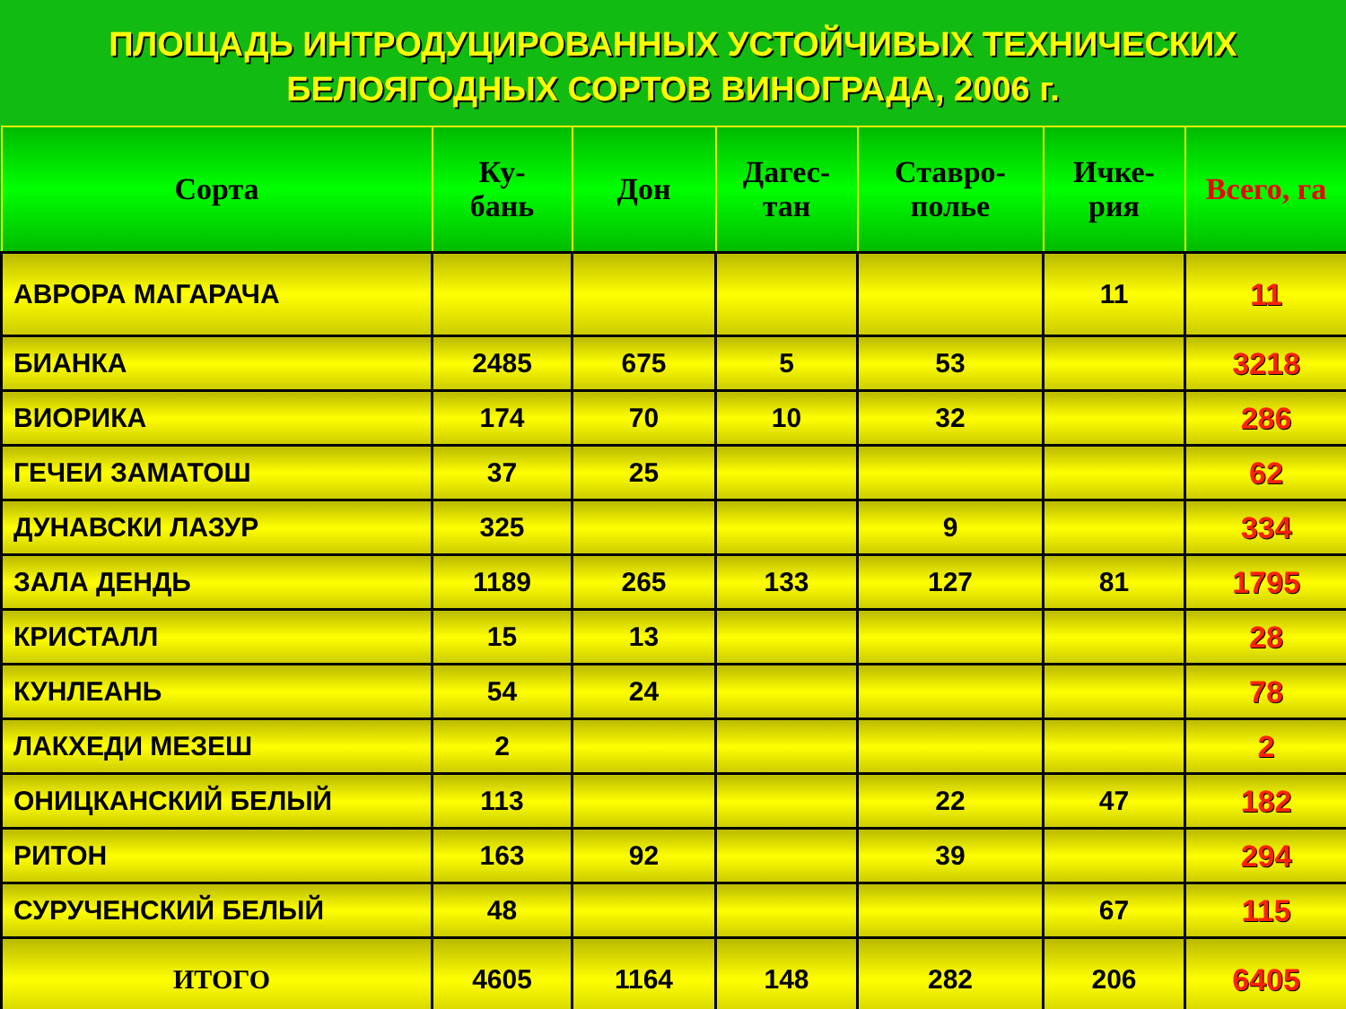ПЛОЩАДЬ ИНТРОДУЦИРОВАННЫХ УСТОЙЧИВЫХ ТЕХНИЧЕСКИХ
БЕЛОЯГОДНЫХ СОРТОВ ВИНОГРАДА, 2006 г.
| Сорта | Ку- бань | Дон | Дагес- тан | Ставро- полье | Ичке- рия | Всего, га |
| --- | --- | --- | --- | --- | --- | --- |
| АВРОРА МАГАРАЧА | | | | | 11 | 11 |
| БИАНКА | 2485 | 675 | 5 | 53 | | 3218 |
| ВИОРИКА | 174 | 70 | 10 | 32 | | 286 |
| ГЕЧЕИ ЗАМАТОШ | 37 | 25 | | | | 62 |
| ДУНАВСКИ ЛАЗУР | 325 | | | 9 | | 334 |
| ЗАЛА ДЕНДЬ | 1189 | 265 | 133 | 127 | 81 | 1795 |
| КРИСТАЛЛ | 15 | 13 | | | | 28 |
| КУНЛЕАНЬ | 54 | 24 | | | | 78 |
| ЛАКХЕДИ МЕЗЕШ | 2 | | | | | 2 |
| ОНИЦКАНСКИЙ БЕЛЫЙ | 113 | | | 22 | 47 | 182 |
| РИТОН | 163 | 92 | | 39 | | 294 |
| СУРУЧЕНСКИЙ БЕЛЫЙ | 48 | | | | 67 | 115 |
| ИТОГО | 4605 | 1164 | 148 | 282 | 206 | 6405 |